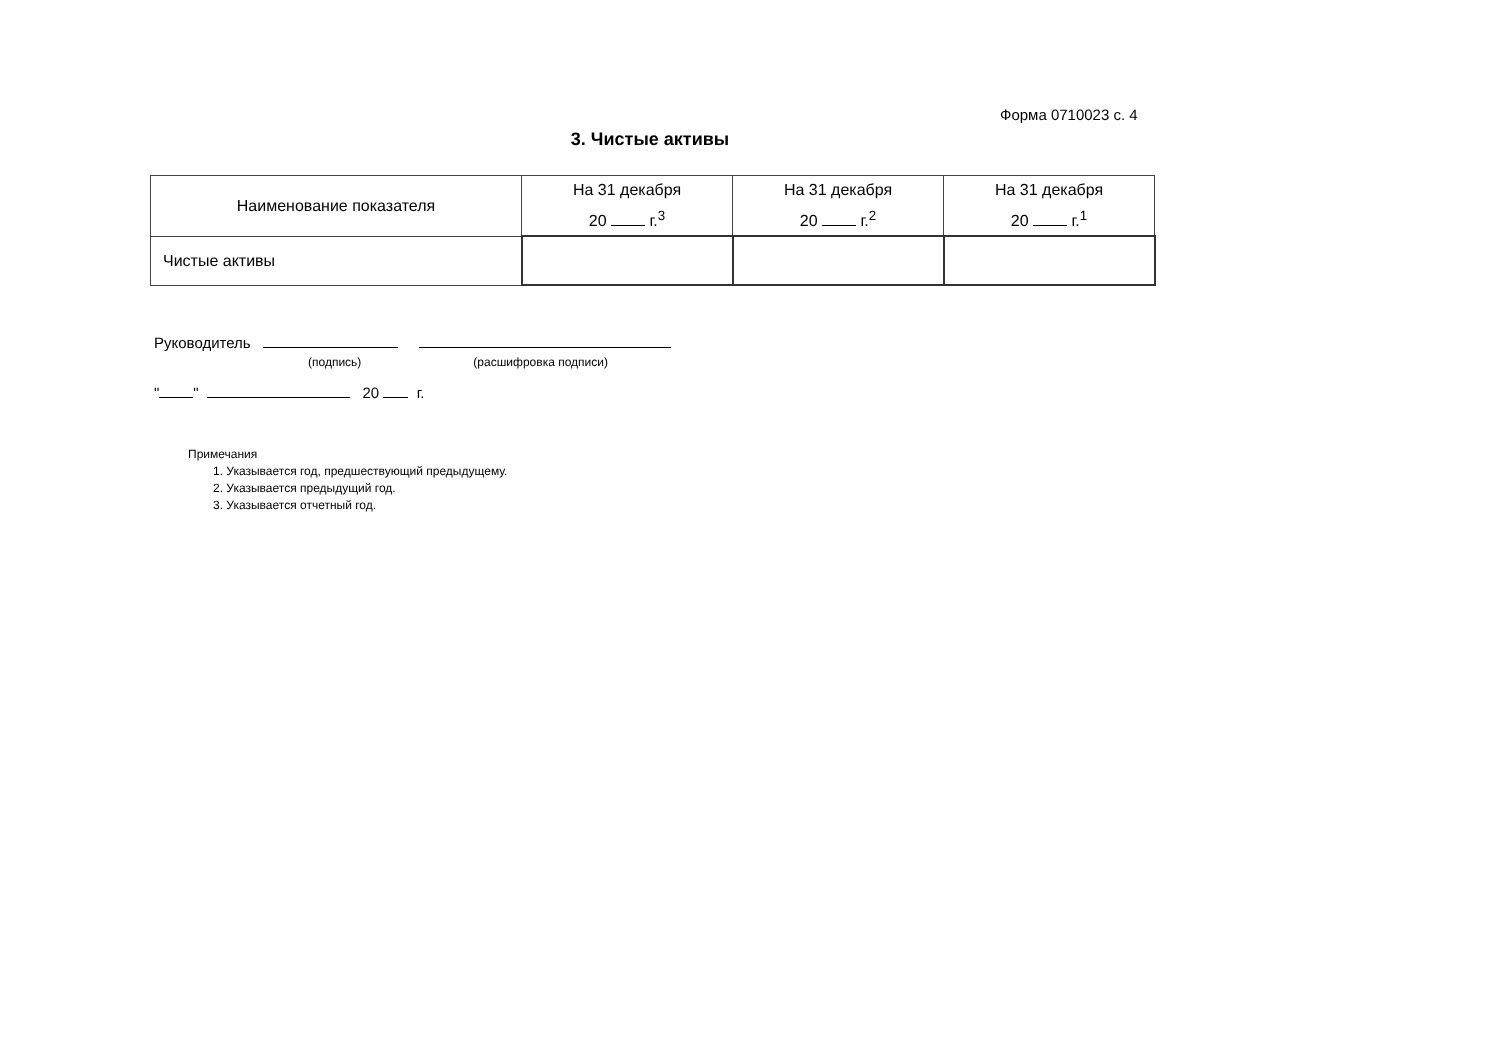Форма 0710023 с. 4
3. Чистые активы
| Наименование показателя | На 31 декабря 20 г.<sup>3</sup> | На 31 декабря 20 г.<sup>2</sup> | На 31 декабря 20 г.<sup>1</sup> |
| --- | --- | --- | --- |
| Чистые активы | | | |
Руководитель
(подпись) (расшифровка подписи)
" " 20 г.
Примечания
1. Указывается год, предшествующий предыдущему.
2. Указывается предыдущий год.
3. Указывается отчетный год.